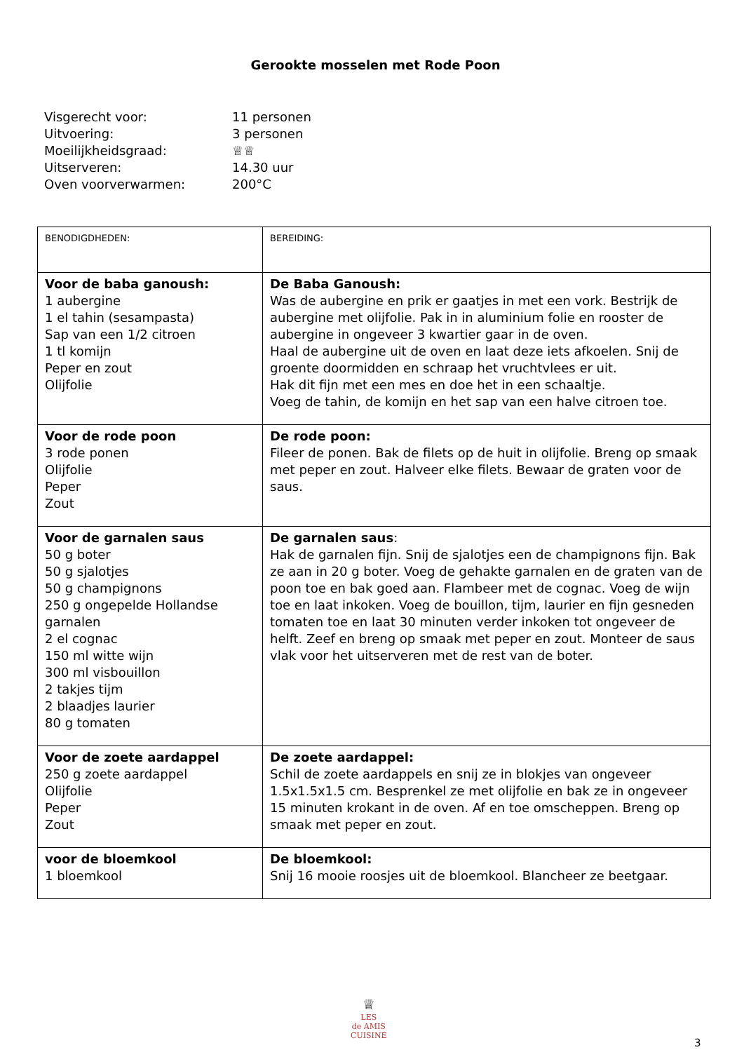Gerookte mosselen met Rode Poon
Visgerecht voor: 11 personen
Uitvoering: 3 personen
Moeilijkheidsgraad: ♕♕
Uitserveren: 14.30 uur
Oven voorverwarmen: 200°C
| BENODIGDHEDEN: | BEREIDING: |
| Voor de baba ganoush: 1 aubergine 1 el tahin (sesampasta) Sap van een 1/2 citroen 1 tl komijn Peper en zout Olijfolie | De Baba Ganoush: Was de aubergine en prik er gaatjes in met een vork. Bestrijk de aubergine met olijfolie. Pak in in aluminium folie en rooster de aubergine in ongeveer 3 kwartier gaar in de oven. Haal de aubergine uit de oven en laat deze iets afkoelen. Snij de groente doormidden en schraap het vruchtvlees er uit. Hak dit fijn met een mes en doe het in een schaaltje. Voeg de tahin, de komijn en het sap van een halve citroen toe. |
| Voor de rode poon 3 rode ponen Olijfolie Peper Zout | De rode poon: Fileer de ponen. Bak de filets op de huit in olijfolie. Breng op smaak met peper en zout. Halveer elke filets. Bewaar de graten voor de saus. |
| Voor de garnalen saus 50 g boter 50 g sjalotjes 50 g champignons 250 g ongepelde Hollandse garnalen 2 el cognac 150 ml witte wijn 300 ml visbouillon 2 takjes tijm 2 blaadjes laurier 80 g tomaten | De garnalen saus : Hak de garnalen fijn. Snij de sjalotjes een de champignons fijn. Bak ze aan in 20 g boter. Voeg de gehakte garnalen en de graten van de poon toe en bak goed aan. Flambeer met de cognac. Voeg de wijn toe en laat inkoken. Voeg de bouillon, tijm, laurier en fijn gesneden tomaten toe en laat 30 minuten verder inkoken tot ongeveer de helft. Zeef en breng op smaak met peper en zout. Monteer de saus vlak voor het uitserveren met de rest van de boter. |
| Voor de zoete aardappel 250 g zoete aardappel Olijfolie Peper Zout | De zoete aardappel: Schil de zoete aardappels en snij ze in blokjes van ongeveer 1.5x1.5x1.5 cm. Besprenkel ze met olijfolie en bak ze in ongeveer 15 minuten krokant in de oven. Af en toe omscheppen. Breng op smaak met peper en zout. |
| voor de bloemkool 1 bloemkool | De bloemkool: Snij 16 mooie roosjes uit de bloemkool. Blancheer ze beetgaar. |
♕
LES
de AMIS
CUISINE
3